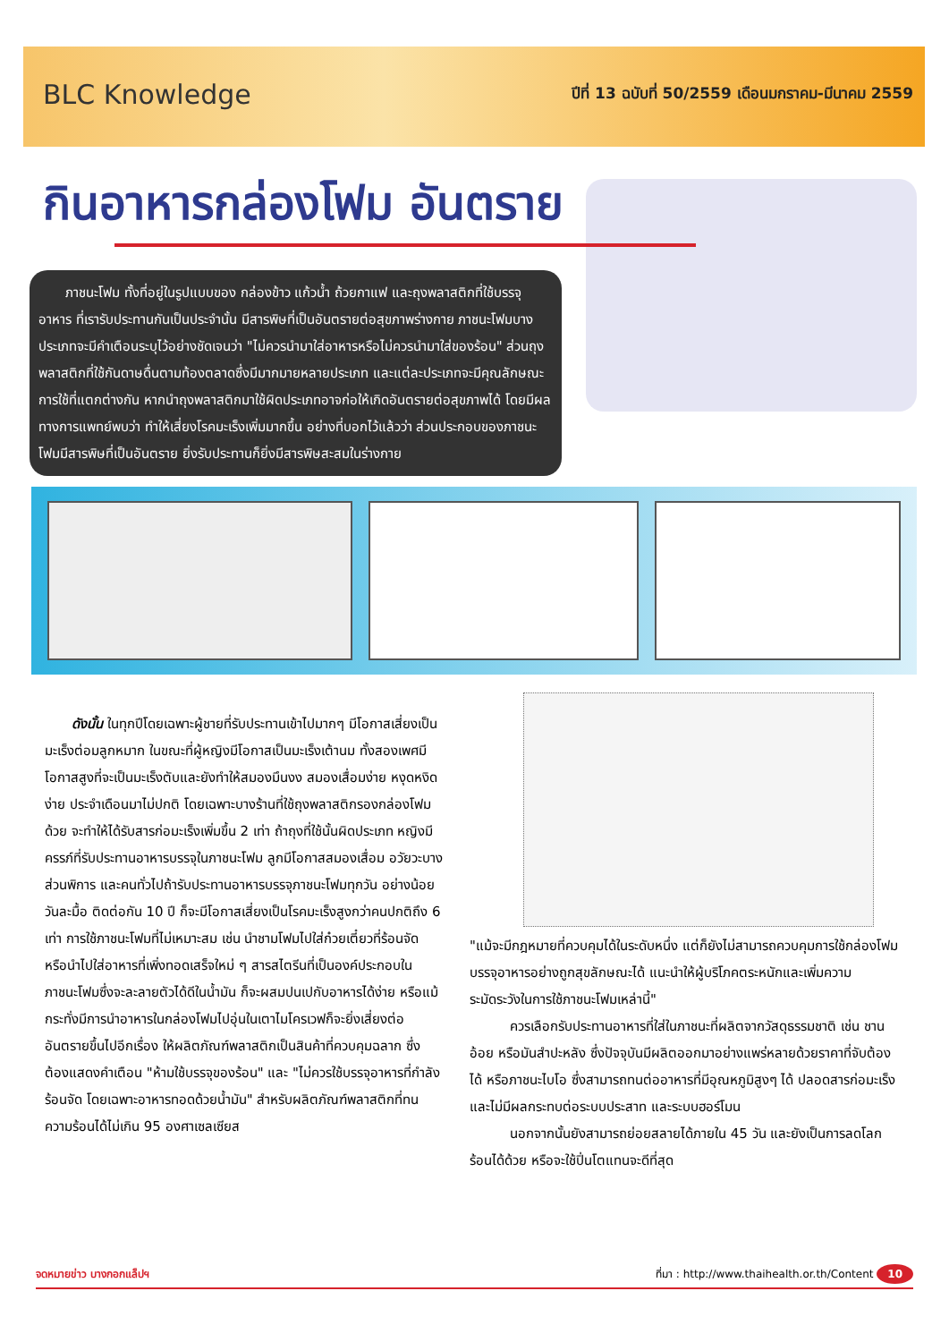BLC Knowledge
ปีที่ 13 ฉบับที่ 50/2559 เดือนมกราคม-มีนาคม 2559
กินอาหารกล่องโฟม อันตราย
  ภาชนะโฟม ทั้งที่อยู่ในรูปแบบของ กล่องข้าว แก้วน้ำ ถ้วยกาแฟ และถุงพลาสติกที่ใช้บรรจุอาหาร ที่เรารับประทานกันเป็นประจำนั้น มีสารพิษที่เป็นอันตรายต่อสุขภาพร่างกาย ภาชนะโฟมบางประเภทจะมีคำเตือนระบุไว้อย่างชัดเจนว่า "ไม่ควรนำมาใส่อาหารหรือไม่ควรนำมาใส่ของร้อน" ส่วนถุงพลาสติกที่ใช้กันดาษดื่นตามท้องตลาดซึ่งมีมากมายหลายประเภท และแต่ละประเภทจะมีคุณลักษณะการใช้ที่แตกต่างกัน หากนำถุงพลาสติกมาใช้ผิดประเภทอาจก่อให้เกิดอันตรายต่อสุขภาพได้ โดยมีผลทางการแพทย์พบว่า ทำให้เสี่ยงโรคมะเร็งเพิ่มมากขึ้น อย่างที่บอกไว้แล้วว่า ส่วนประกอบของภาชนะโฟมมีสารพิษที่เป็นอันตราย ยิ่งรับประทานก็ยิ่งมีสารพิษสะสมในร่างกาย
  ดังนั้น ในทุกปีโดยเฉพาะผู้ชายที่รับประทานเข้าไปมากๆ มีโอกาสเสี่ยงเป็นมะเร็งต่อมลูกหมาก ในขณะที่ผู้หญิงมีโอกาสเป็นมะเร็งเต้านม ทั้งสองเพศมีโอกาสสูงที่จะเป็นมะเร็งตับและยังทำให้สมองมึนงง สมองเสื่อมง่าย หงุดหงิดง่าย ประจำเดือนมาไม่ปกติ โดยเฉพาะบางร้านที่ใช้ถุงพลาสติกรองกล่องโฟมด้วย จะทำให้ได้รับสารก่อมะเร็งเพิ่มขึ้น 2 เท่า ถ้าถุงที่ใช้นั้นผิดประเภท หญิงมีครรภ์ที่รับประทานอาหารบรรจุในภาชนะโฟม ลูกมีโอกาสสมองเสื่อม อวัยวะบางส่วนพิการ และคนทั่วไปถ้ารับประทานอาหารบรรจุภาชนะโฟมทุกวัน อย่างน้อยวันละมื้อ ติดต่อกัน 10 ปี ก็จะมีโอกาสเสี่ยงเป็นโรคมะเร็งสูงกว่าคนปกติถึง 6 เท่า การใช้ภาชนะโฟมที่ไม่เหมาะสม เช่น นำชามโฟมไปใส่ก๋วยเตี๋ยวที่ร้อนจัด หรือนำไปใส่อาหารที่เพิ่งทอดเสร็จใหม่ ๆ สารสไตรีนที่เป็นองค์ประกอบในภาชนะโฟมซึ่งจะละลายตัวได้ดีในน้ำมัน ก็จะผสมปนเปกับอาหารได้ง่าย หรือแม้กระทั่งมีการนำอาหารในกล่องโฟมไปอุ่นในเตาไมโครเวฟก็จะยิ่งเสี่ยงต่ออันตรายขึ้นไปอีกเรื่อง ให้ผลิตภัณฑ์พลาสติกเป็นสินค้าที่ควบคุมฉลาก ซึ่งต้องแสดงคำเตือน "ห้ามใช้บรรจุของร้อน" และ "ไม่ควรใช้บรรจุอาหารที่กำลังร้อนจัด โดยเฉพาะอาหารทอดด้วยน้ำมัน" สำหรับผลิตภัณฑ์พลาสติกที่ทนความร้อนได้ไม่เกิน 95 องศาเซลเซียส
"แม้จะมีกฎหมายที่ควบคุมได้ในระดับหนึ่ง แต่ก็ยังไม่สามารถควบคุมการใช้กล่องโฟมบรรจุอาหารอย่างถูกสุขลักษณะได้ แนะนำให้ผู้บริโภคตระหนักและเพิ่มความระมัดระวังในการใช้ภาชนะโฟมเหล่านี้"
   ควรเลือกรับประทานอาหารที่ใส่ในภาชนะที่ผลิตจากวัสดุธรรมชาติ เช่น ชานอ้อย หรือมันสำปะหลัง ซึ่งปัจจุบันมีผลิตออกมาอย่างแพร่หลายด้วยราคาที่จับต้องได้ หรือภาชนะไบโอ ซึ่งสามารถทนต่ออาหารที่มีอุณหภูมิสูงๆ ได้ ปลอดสารก่อมะเร็ง และไม่มีผลกระทบต่อระบบประสาท และระบบฮอร์โมน
   นอกจากนั้นยังสามารถย่อยสลายได้ภายใน 45 วัน และยังเป็นการลดโลกร้อนได้ด้วย หรือจะใช้ปิ่นโตแทนจะดีที่สุด
จดหมายข่าว บางกอกแล็ปฯ ที่มา : http://www.thaihealth.or.th/Content 10